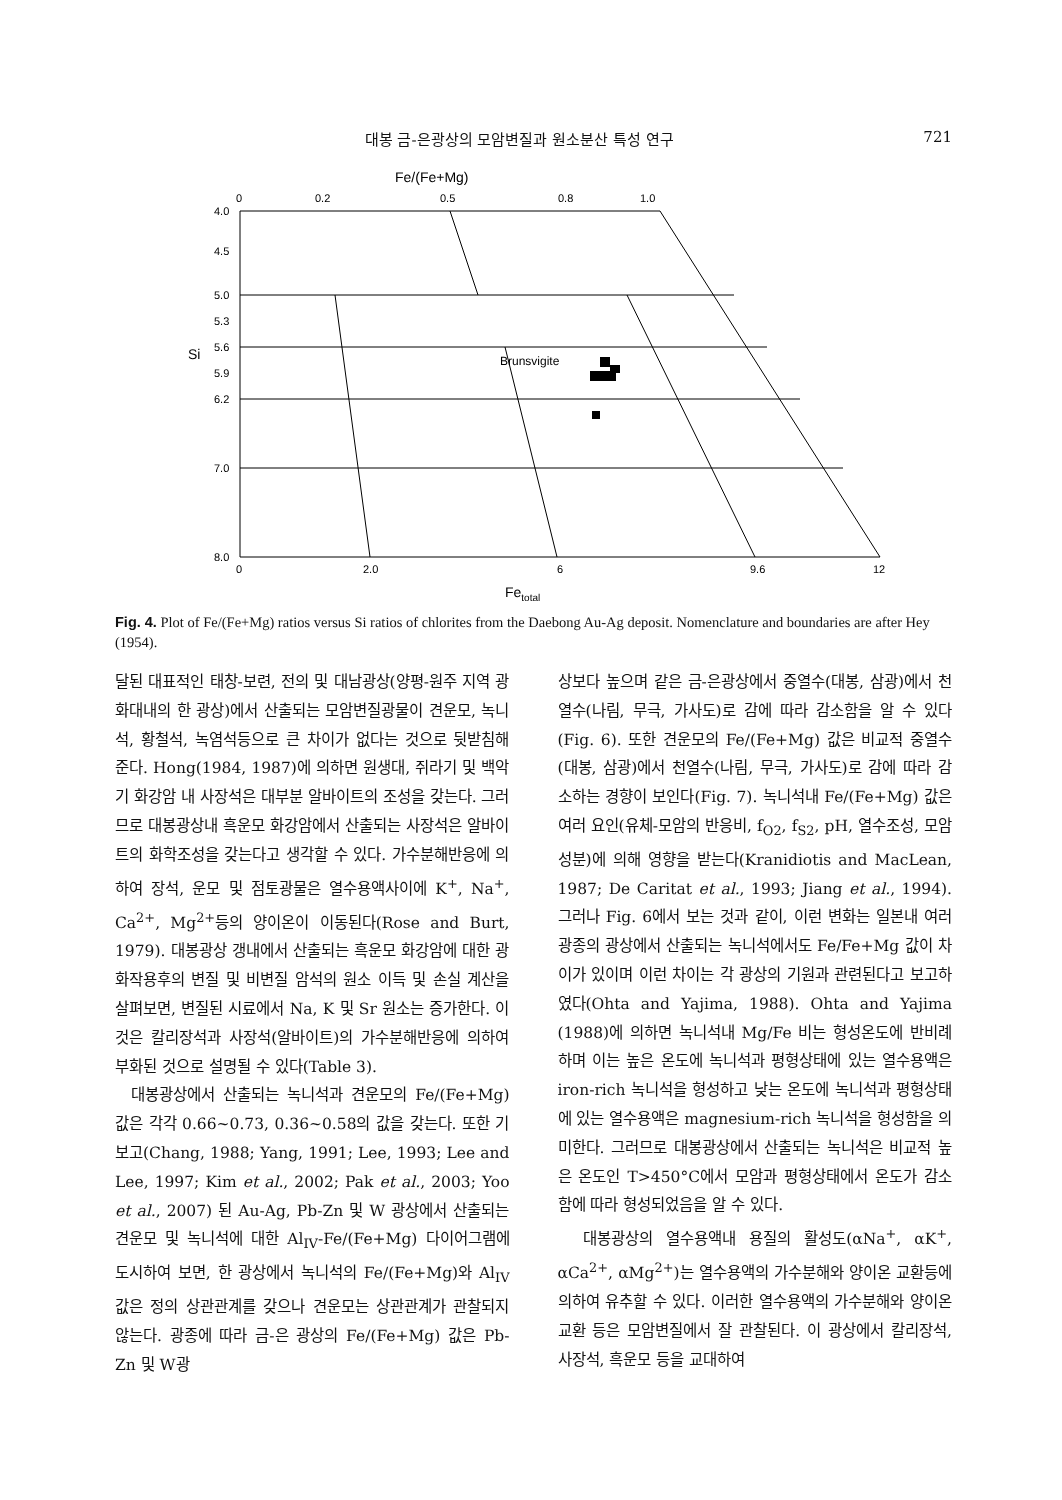대봉 금-은광상의 모암변질과 원소분산 특성 연구 721
Fe/(Fe+Mg)
0
0.2
0.5
0.8
1.0
4.0
4.5
5.0
5.3
5.6
5.9
6.2
7.0
8.0
Si
Brunsvigite
0
2.0
6
9.6
12
Fetotal
Fig. 4. Plot of Fe/(Fe+Mg) ratios versus Si ratios of chlorites from the Daebong Au-Ag deposit. Nomenclature and boundaries are after Hey (1954).
달된 대표적인 태창-보련, 전의 및 대남광상(양평-원주 지역 광화대내의 한 광상)에서 산출되는 모암변질광물이 견운모, 녹니석, 황철석, 녹염석등으로 큰 차이가 없다는 것으로 뒷받침해 준다. Hong(1984, 1987)에 의하면 원생대, 쥐라기 및 백악기 화강암 내 사장석은 대부분 알바이트의 조성을 갖는다. 그러므로 대봉광상내 흑운모 화강암에서 산출되는 사장석은 알바이트의 화학조성을 갖는다고 생각할 수 있다. 가수분해반응에 의하여 장석, 운모 및 점토광물은 열수용액사이에 K<sup>+</sup>, Na<sup>+</sup>, Ca<sup>2+</sup>, Mg<sup>2+</sup>등의 양이온이 이동된다(Rose and Burt, 1979). 대봉광상 갱내에서 산출되는 흑운모 화강암에 대한 광화작용후의 변질 및 비변질 암석의 원소 이득 및 손실 계산을 살펴보면, 변질된 시료에서 Na, K 및 Sr 원소는 증가한다. 이것은 칼리장석과 사장석(알바이트)의 가수분해반응에 의하여 부화된 것으로 설명될 수 있다(Table 3).
대봉광상에서 산출되는 녹니석과 견운모의 Fe/(Fe+Mg) 값은 각각 0.66~0.73, 0.36~0.58의 값을 갖는다. 또한 기 보고(Chang, 1988; Yang, 1991; Lee, 1993; Lee and Lee, 1997; Kim et al., 2002; Pak et al., 2003; Yoo et al., 2007) 된 Au-Ag, Pb-Zn 및 W 광상에서 산출되는 견운모 및 녹니석에 대한 Al<sub>IV</sub>-Fe/(Fe+Mg) 다이어그램에 도시하여 보면, 한 광상에서 녹니석의 Fe/(Fe+Mg)와 Al<sub>IV</sub> 값은 정의 상관관계를 갖으나 견운모는 상관관계가 관찰되지 않는다. 광종에 따라 금-은 광상의 Fe/(Fe+Mg) 값은 Pb-Zn 및 W광
상보다 높으며 같은 금-은광상에서 중열수(대봉, 삼광)에서 천열수(나림, 무극, 가사도)로 감에 따라 감소함을 알 수 있다(Fig. 6). 또한 견운모의 Fe/(Fe+Mg) 값은 비교적 중열수(대봉, 삼광)에서 천열수(나림, 무극, 가사도)로 감에 따라 감소하는 경향이 보인다(Fig. 7). 녹니석내 Fe/(Fe+Mg) 값은 여러 요인(유체-모암의 반응비, f<sub>O2</sub>, f<sub>S2</sub>, pH, 열수조성, 모암성분)에 의해 영향을 받는다(Kranidiotis and MacLean, 1987; De Caritat et al., 1993; Jiang et al., 1994). 그러나 Fig. 6에서 보는 것과 같이, 이런 변화는 일본내 여러 광종의 광상에서 산출되는 녹니석에서도 Fe/Fe+Mg 값이 차이가 있이며 이런 차이는 각 광상의 기원과 관련된다고 보고하였다(Ohta and Yajima, 1988). Ohta and Yajima (1988)에 의하면 녹니석내 Mg/Fe 비는 형성온도에 반비례하며 이는 높은 온도에 녹니석과 평형상태에 있는 열수용액은 iron-rich 녹니석을 형성하고 낮는 온도에 녹니석과 평형상태에 있는 열수용액은 magnesium-rich 녹니석을 형성함을 의미한다. 그러므로 대봉광상에서 산출되는 녹니석은 비교적 높은 온도인 T>450°C에서 모암과 평형상태에서 온도가 감소함에 따라 형성되었음을 알 수 있다.
대봉광상의 열수용액내 용질의 활성도(αNa<sup>+</sup>, αK<sup>+</sup>, αCa<sup>2+</sup>, αMg<sup>2+</sup>)는 열수용액의 가수분해와 양이온 교환등에 의하여 유추할 수 있다. 이러한 열수용액의 가수분해와 양이온 교환 등은 모암변질에서 잘 관찰된다. 이 광상에서 칼리장석, 사장석, 흑운모 등을 교대하여